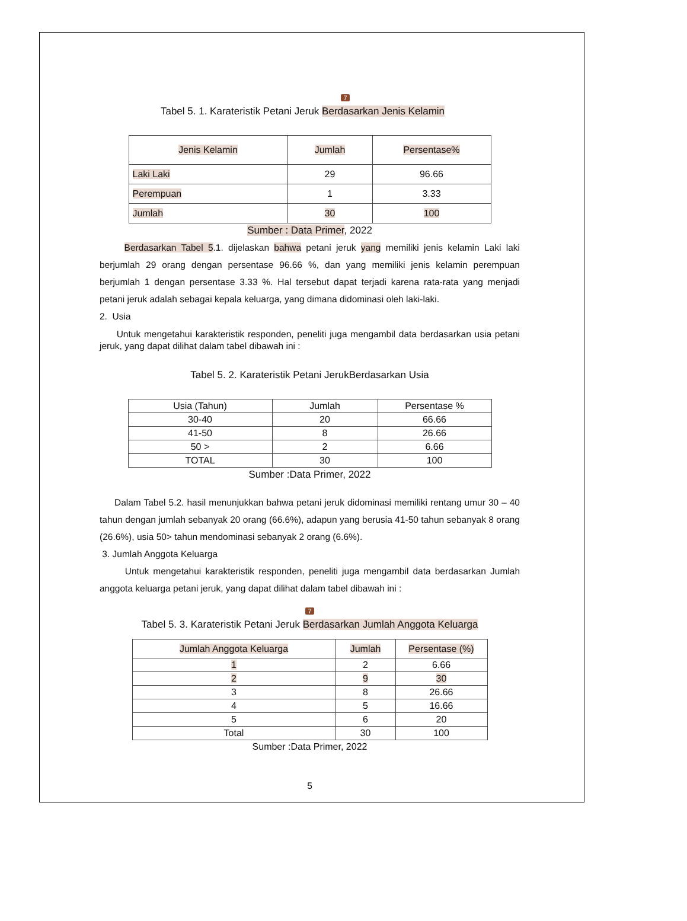7
Tabel 5. 1. Karateristik Petani Jeruk Berdasarkan Jenis Kelamin
| Jenis Kelamin | Jumlah | Persentase% |
| --- | --- | --- |
| Laki Laki | 29 | 96.66 |
| Perempuan | 1 | 3.33 |
| Jumlah | 30 | 100 |
Sumber : Data Primer, 2022
Berdasarkan Tabel 5.1. dijelaskan bahwa petani jeruk yang memiliki jenis kelamin Laki laki berjumlah 29 orang dengan persentase 96.66 %, dan yang memiliki jenis kelamin perempuan berjumlah 1 dengan persentase 3.33 %. Hal tersebut dapat terjadi karena rata-rata yang menjadi petani jeruk adalah sebagai kepala keluarga, yang dimana didominasi oleh laki-laki.
2. Usia
Untuk mengetahui karakteristik responden, peneliti juga mengambil data berdasarkan usia petani jeruk, yang dapat dilihat dalam tabel dibawah ini :
Tabel 5. 2. Karateristik Petani JerukBerdasarkan Usia
| Usia (Tahun) | Jumlah | Persentase % |
| --- | --- | --- |
| 30-40 | 20 | 66.66 |
| 41-50 | 8 | 26.66 |
| 50 > | 2 | 6.66 |
| TOTAL | 30 | 100 |
Sumber :Data Primer, 2022
Dalam Tabel 5.2. hasil menunjukkan bahwa petani jeruk didominasi memiliki rentang umur 30 – 40 tahun dengan jumlah sebanyak 20 orang (66.6%), adapun yang berusia 41-50 tahun sebanyak 8 orang (26.6%), usia 50> tahun mendominasi sebanyak 2 orang (6.6%).
3. Jumlah Anggota Keluarga
Untuk mengetahui karakteristik responden, peneliti juga mengambil data berdasarkan Jumlah anggota keluarga petani jeruk, yang dapat dilihat dalam tabel dibawah ini :
7
Tabel 5. 3. Karateristik Petani Jeruk Berdasarkan Jumlah Anggota Keluarga
| Jumlah Anggota Keluarga | Jumlah | Persentase (%) |
| --- | --- | --- |
| 1 | 2 | 6.66 |
| 2 | 9 | 30 |
| 3 | 8 | 26.66 |
| 4 | 5 | 16.66 |
| 5 | 6 | 20 |
| Total | 30 | 100 |
Sumber :Data Primer, 2022
5